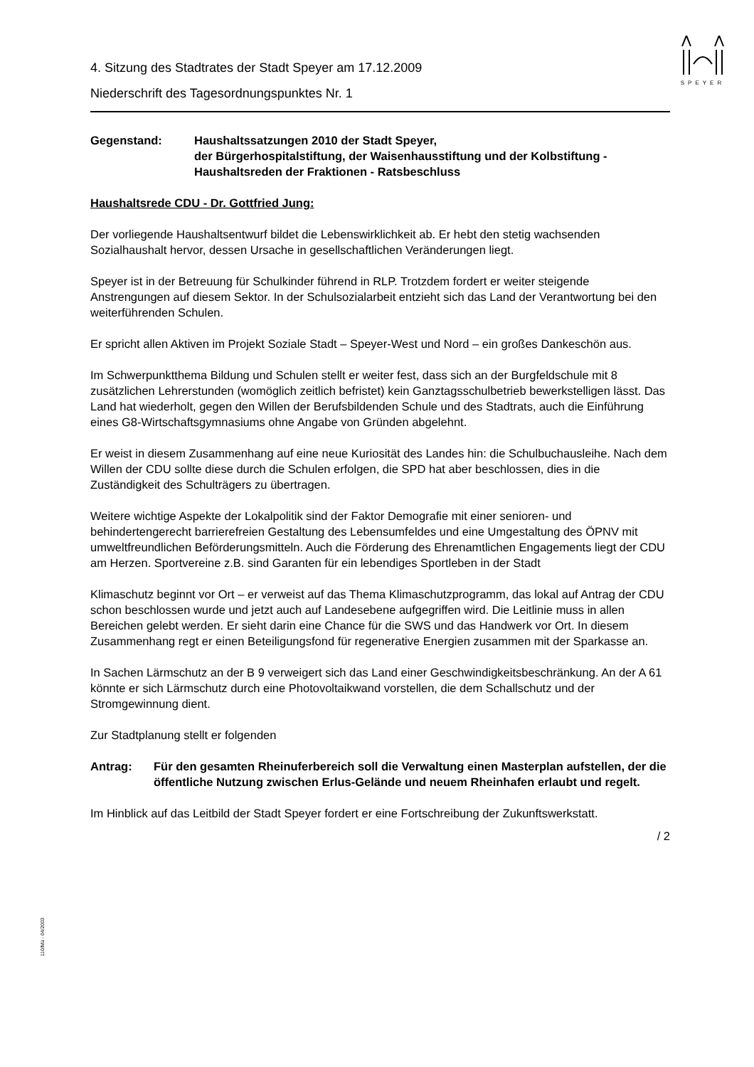SPEYER
4. Sitzung des Stadtrates der Stadt Speyer am 17.12.2009
Niederschrift des Tagesordnungspunktes Nr. 1
Gegenstand: Haushaltssatzungen 2010 der Stadt Speyer,
der Bürgerhospitalstiftung, der Waisenhausstiftung und der Kolbstiftung - Haushaltsreden der Fraktionen - Ratsbeschluss
Haushaltsrede CDU - Dr. Gottfried Jung:
Der vorliegende Haushaltsentwurf bildet die Lebenswirklichkeit ab. Er hebt den stetig wachsenden Sozialhaushalt hervor, dessen Ursache in gesellschaftlichen Veränderungen liegt.
Speyer ist in der Betreuung für Schulkinder führend in RLP. Trotzdem fordert er weiter steigende Anstrengungen auf diesem Sektor. In der Schulsozialarbeit entzieht sich das Land der Verantwortung bei den weiterführenden Schulen.
Er spricht allen Aktiven im Projekt Soziale Stadt – Speyer-West und Nord – ein großes Dankeschön aus.
Im Schwerpunktthema Bildung und Schulen stellt er weiter fest, dass sich an der Burgfeldschule mit 8 zusätzlichen Lehrerstunden (womöglich zeitlich befristet) kein Ganztagsschulbetrieb bewerkstelligen lässt. Das Land hat wiederholt, gegen den Willen der Berufsbildenden Schule und des Stadtrats, auch die Einführung eines G8-Wirtschaftsgymnasiums ohne Angabe von Gründen abgelehnt.
Er weist in diesem Zusammenhang auf eine neue Kuriosität des Landes hin: die Schulbuchausleihe. Nach dem Willen der CDU sollte diese durch die Schulen erfolgen, die SPD hat aber beschlossen, dies in die Zuständigkeit des Schulträgers zu übertragen.
Weitere wichtige Aspekte der Lokalpolitik sind der Faktor Demografie mit einer senioren- und behindertengerecht barrierefreien Gestaltung des Lebensumfeldes und eine Umgestaltung des ÖPNV mit umweltfreundlichen Beförderungsmitteln. Auch die Förderung des Ehrenamtlichen Engagements liegt der CDU am Herzen. Sportvereine z.B. sind Garanten für ein lebendiges Sportleben in der Stadt
Klimaschutz beginnt vor Ort – er verweist auf das Thema Klimaschutzprogramm, das lokal auf Antrag der CDU schon beschlossen wurde und jetzt auch auf Landesebene aufgegriffen wird. Die Leitlinie muss in allen Bereichen gelebt werden. Er sieht darin eine Chance für die SWS und das Handwerk vor Ort. In diesem Zusammenhang regt er einen Beteiligungsfond für regenerative Energien zusammen mit der Sparkasse an.
In Sachen Lärmschutz an der B 9 verweigert sich das Land einer Geschwindigkeitsbeschränkung. An der A 61 könnte er sich Lärmschutz durch eine Photovoltaikwand vorstellen, die dem Schallschutz und der Stromgewinnung dient.
Zur Stadtplanung stellt er folgenden
Antrag: Für den gesamten Rheinuferbereich soll die Verwaltung einen Masterplan aufstellen, der die öffentliche Nutzung zwischen Erlus-Gelände und neuem Rheinhafen erlaubt und regelt.
Im Hinblick auf das Leitbild der Stadt Speyer fordert er eine Fortschreibung der Zukunftswerkstatt.
/ 2
110/Mü - 04/2003